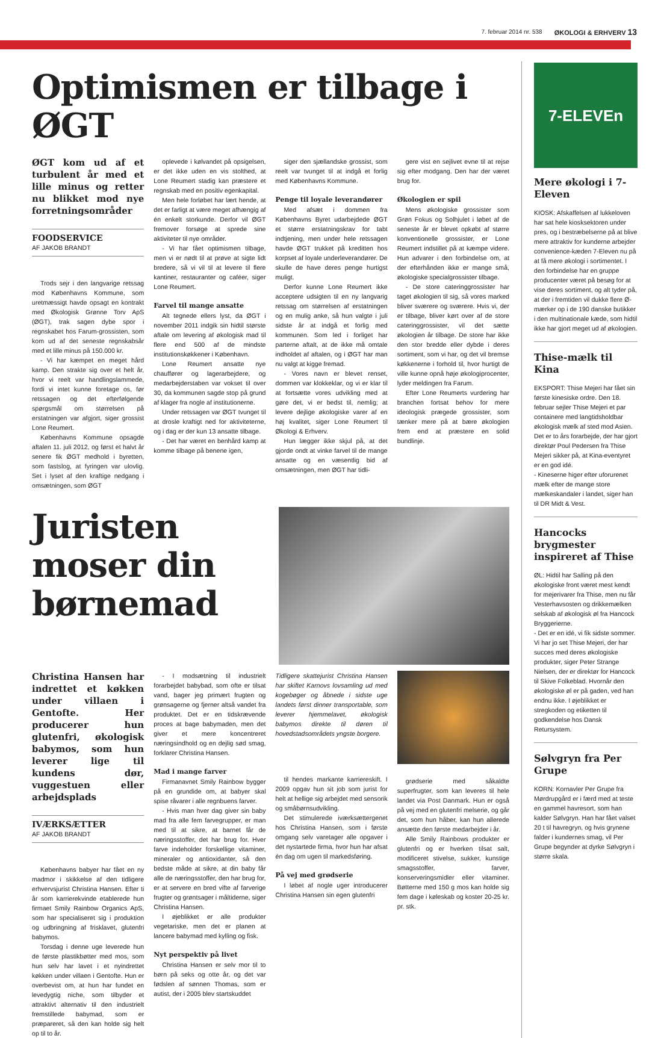7. februar 2014 nr. 538 ØKOLOGI & ERHVERV 13
Optimismen er tilbage i ØGT
ØGT kom ud af et turbulent år med et lille minus og retter nu blikket mod nye forretningsområder
FOODSERVICE
AF JAKOB BRANDT
Trods sejr i den langvarige retssag mod Københavns Kommune, som uretmæssigt havde opsagt en kontrakt med Økologisk Grønne Torv ApS (ØGT), trak sagen dybe spor i regnskabet hos Farum-grossisten, som kom ud af det seneste regnskabsår med et lille minus på 150.000 kr.
- Vi har kæmpet en meget hård kamp. Den strakte sig over et helt år, hvor vi reelt var handlingslammede, fordi vi intet kunne foretage os, før retssagen og det efterfølgende spørgsmål om størrelsen på erstatningen var afgjort, siger grossist Lone Reumert.
Københavns Kommune opsagde aftalen 11. juli 2012, og først et halvt år senere fik ØGT medhold i byretten, som fastslog, at fyringen var ulovlig. Set i lyset af den kraftige nedgang i omsætningen, som ØGT
oplevede i kølvandet på opsigelsen, er det ikke uden en vis stolthed, at Lone Reumert stadig kan præstere et regnskab med en positiv egenkapital.
Men hele forløbet har lært hende, at det er farligt at være meget afhængig af én enkelt storkunde. Derfor vil ØGT fremover forsøge at sprede sine aktiviteter til nye områder.
- Vi har fået optimismen tilbage, men vi er nødt til at prøve at sigte lidt bredere, så vi vil til at levere til flere kantiner, restauranter og caféer, siger Lone Reumert.
Farvel til mange ansatte
Alt tegnede ellers lyst, da ØGT i november 2011 indgik sin hidtil største aftale om levering af økologisk mad til flere end 500 af de mindste institutionskøkkener i København.
Lone Reumert ansatte nye chauffører og lagerarbejdere, og medarbejderstaben var vokset til over 30, da kommunen sagde stop på grund af klager fra nogle af institutionerne.
Under retssagen var ØGT tvunget til at drosle kraftigt ned for aktiviteterne, og i dag er der kun 13 ansatte tilbage.
- Det har været en benhård kamp at komme tilbage på benene igen,
siger den sjællandske grossist, som reelt var tvunget til at indgå et forlig med Københavns Kommune.
Penge til loyale leverandører
Med afsæt i dommen fra Københavns Byret udarbejdede ØGT et større erstatningskrav for tabt indtjening, men under hele retssagen havde ØGT trukket på kreditten hos korpset af loyale underleverandører. De skulle de have deres penge hurtigst muligt.
Derfor kunne Lone Reumert ikke acceptere udsigten til en ny langvarig retssag om størrelsen af erstatningen og en mulig anke, så hun valgte i juli sidste år at indgå et forlig med kommunen. Som led i forliget har parterne aftalt, at de ikke må omtale indholdet af aftalen, og i ØGT har man nu valgt at kigge fremad.
- Vores navn er blevet renset, dommen var klokkeklar, og vi er klar til at fortsætte vores udvikling med at gøre det, vi er bedst til, nemlig; at levere dejlige økologiske varer af en høj kvalitet, siger Lone Reumert til Økologi & Erhverv.
Hun lægger ikke skjul på, at det gjorde ondt at vinke farvel til de mange ansatte og en væsentlig bid af omsætningen, men ØGT har tidli-
gere vist en sejlivet evne til at rejse sig efter modgang. Den har der været brug for.
Økologien er spil
Mens økologiske grossister som Grøn Fokus og Solhjulet i løbet af de seneste år er blevet opkøbt af større konventionelle grossister, er Lone Reumert indstillet på at kæmpe videre. Hun advarer i den forbindelse om, at der efterhånden ikke er mange små, økologiske specialgrossister tilbage.
- De store cateringgrossister har taget økologien til sig, så vores marked bliver sværere og sværere. Hvis vi, der er tilbage, bliver kørt over af de store cateringgrossister, vil det sætte økologien år tilbage. De store har ikke den stor bredde eller dybde i deres sortiment, som vi har, og det vil bremse køkkenerne i forhold til, hvor hurtigt de ville kunne opnå høje økologiprocenter, lyder meldingen fra Farum.
Efter Lone Reumerts vurdering har branchen fortsat behov for mere ideologisk prægede grossister, som tænker mere på at bære økologien frem end at præstere en solid bundlinje.
Juristen moser din børnemad
Christina Hansen har indrettet et køkken under villaen i Gentofte. Her producerer hun glutenfri, økologisk babymos, som hun leverer lige til kundens dør, vuggestuen eller arbejdsplads
IVÆRKSÆTTER
AF JAKOB BRANDT
Københavns babyer har fået en ny madmor i skikkelse af den tidligere erhvervsjurist Christina Hansen. Efter ti år som karrierekvinde etablerede hun firmaet Smily Rainbow Organics ApS, som har specialiseret sig i produktion og udbringning af frisklavet, glutenfri babymos.
Torsdag i denne uge leverede hun de første plastikbøtter med mos, som hun selv har lavet i et nyindrettet køkken under villaen i Gentofte. Hun er overbevist om, at hun har fundet en levedygtig niche, som tilbyder et attraktivt alternativ til den industrielt fremstillede babymad, som er præpareret, så den kan holde sig helt op til to år.
- I modsætning til industrielt forarbejdet babybad, som ofte er tilsat vand, bager jeg primært frugten og grønsagerne og fjerner altså vandet fra produktet. Det er en tidskrævende proces at bage babymaden, men det giver et mere koncentreret næringsindhold og en dejlig sød smag, forklarer Christina Hansen.
Mad i mange farver
Firmanavnet Smily Rainbow bygger på en grundide om, at babyer skal spise råvarer i alle regnbuens farver.
- Hvis man hver dag giver sin baby mad fra alle fem farvegrupper, er man med til at sikre, at barnet får de næringsstoffer, det har brug for. Hver farve indeholder forskellige vitaminer, mineraler og antioxidanter, så den bedste måde at sikre, at din baby får alle de næringsstoffer, den har brug for, er at servere en bred vifte af farverige frugter og grøntsager i måltiderne, siger Christina Hansen.
I øjeblikket er alle produkter vegetariske, men det er planen at lancere babymad med kylling og fisk.
Nyt perspektiv på livet
Christina Hansen er selv mor til to børn på seks og otte år, og det var fødslen af sønnen Thomas, som er autist, der i 2005 blev startskuddet
Tidligere skattejurist Christina Hansen har skiftet Karnovs lovsamling ud med kogebøger og åbnede i sidste uge landets først dinner transportable, som leverer hjemmelavet, økologisk babymos direkte til døren til hovedstadsområdets yngste borgere.
til hendes markante karriereskift. I 2009 opgav hun sit job som jurist for helt at hellige sig arbejdet med sensorik og småbørnsudvikling.
Det stimulerede iværksættergenet hos Christina Hansen, som i første omgang selv varetager alle opgaver i det nystartede firma, hvor hun har afsat én dag om ugen til markedsføring.
På vej med grødserie
I løbet af nogle uger introducerer Christina Hansen sin egen glutenfri
grødserie med såkaldte superfrugter, som kan leveres til hele landet via Post Danmark. Hun er også på vej med en glutenfri melserie, og går det, som hun håber, kan hun allerede ansætte den første medarbejder i år.
Alle Smily Rainbows produkter er glutenfri og er hverken tilsat salt, modificeret stivelse, sukker, kunstige smagsstoffer, farver, konserveringsmidler eller vitaminer. Bøtterne med 150 g mos kan holde sig fem dage i køleskab og koster 20-25 kr. pr. stk.
7-ELEVEn
Mere økologi i 7-Eleven
KIOSK: Afskaffelsen af lukkeloven har sat hele kiosksektoren under pres, og i bestræbelserne på at blive mere attraktiv for kunderne arbejder convenience-kæden 7-Eleven nu på at få mere økologi i sortimentet. I den forbindelse har en gruppe producenter været på besøg for at vise deres sortiment, og alt tyder på, at der i fremtiden vil dukke flere Ø-mærker op i de 190 danske butikker i den multinationale kæde, som hidtil ikke har gjort meget ud af økologien.
Thise-mælk til Kina
EKSPORT: Thise Mejeri har fået sin første kinesiske ordre. Den 18. februar sejler Thise Mejeri et par containere med langtidsholdbar økologisk mælk af sted mod Asien.
Det er to års forarbejde, der har gjort direktør Poul Pedersen fra Thise Mejeri sikker på, at Kina-eventyret er en god idé.
- Kineserne higer efter uforurenet mælk efter de mange store mælkeskandaler i landet, siger han til DR Midt & Vest.
Hancocks brygmester inspireret af Thise
ØL: Hidtil har Salling på den økologiske front været mest kendt for mejerivarer fra Thise, men nu får Vesterhavsosten og drikkemælken selskab af økologisk øl fra Hancock Bryggerierne.
- Det er en idé, vi fik sidste sommer. Vi har jo set Thise Mejeri, der har succes med deres økologiske produkter, siger Peter Strange Nielsen, der er direktør for Hancock til Skive Folkeblad. Hvornår den økologiske øl er på gaden, ved han endnu ikke. I øjeblikket er stregkoden og etiketten til godkendelse hos Dansk Retursystem.
Sølvgryn fra Per Grupe
KORN: Kornavler Per Grupe fra Mørdrupgård er i færd med at teste en gammel havresort, som han kalder Sølvgryn. Han har fået valset 20 t til havregryn, og hvis grynene falder i kundernes smag, vil Per Grupe begynder at dyrke Sølvgryn i større skala.